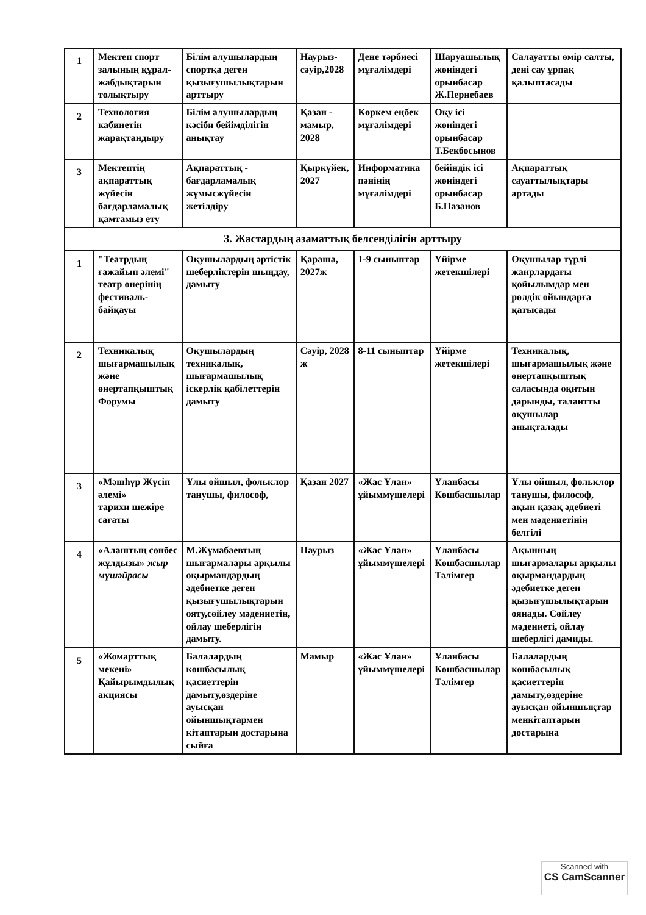| 1 | Мектеп спорт залының құрал-жабдықтарын толықтыру | Білім алушылардың спортқа деген қызығушылықтарын арттыру | Наурыз-сәуір,2028 | Дене тәрбиесі мұғалімдері | Шаруашылық жөніндегі орынбасар Ж.Пернебаев | Салауатты өмір салты, дені сау ұрпақ қалыптасады |
| 2 | Технология кабинетін жарақтандыру | Білім алушылардың кәсіби бейімділігін анықтау | Қазан - мамыр, 2028 | Көркем еңбек мұғалімдері | Оқу ісі жөніндегі орынбасар Т.Бекбосынов | |
| 3 | Мектептің ақпараттық жүйесін бағдарламалық қамтамыз ету | Ақпараттық - бағдарламалық жұмысжүйесін жетілдіру | Қыркүйек, 2027 | Информатика пәнінің мұғалімдері | бейіндік ісі жөніндегі орынбасар Б.Назанов | Ақпараттық сауаттылықтары артады |
| 3. Жастардың азаматтық белсенділігін арттыру | | | | | | |
| 1 | "Театрдың ғажайып әлемі" театр өнерінің фестиваль-байқауы | Оқушылардың әртістік шеберліктерін шыңдау, дамыту | Қараша, 2027ж | 1-9 сыныптар | Үйірме жетекшілері | Оқушылар түрлі жанрлардағы қойылымдар мен рөлдік ойындарға қатысады |
| 2 | Техникалық шығармашылық және өнертапқыштық Форумы | Оқушылардың техникалық, шығармашылық іскерлік қабілеттерін дамыту | Сәуір, 2028 ж | 8-11 сыныптар | Үйірме жетекшілері | Техникалық, шығармашылық және өнертапқыштық саласында оқитын дарынды, талантты оқушылар анықталады |
| 3 | «Мәшһүр Жүсіп әлемі» тарихи шежіре сағаты | Ұлы ойшыл, фольклор танушы, философ, | Қазан 2027 | «Жас Ұлан» ұйыммүшелері | Ұланбасы Көшбасшылар | Ұлы ойшыл, фольклор танушы, философ, ақын қазақ әдебиеті мен мәдениетінің белгілі |
| 4 | «Алаштың сөнбес жұлдызы» жыр мүшәйрасы | М.Жұмабаевтың шығармалары арқылы оқырмандардың әдебиетке деген қызығушылықтарын ояту,сөйлеу мәдениетін, ойлау шеберлігін дамыту. | Наурыз | «Жас Ұлан» ұйыммүшелері | Ұланбасы Көшбасшылар Тәлімгер | Ақынның шығармалары арқылы оқырмандардың әдебиетке деген қызығушылықтарын оянады. Сөйлеу мәдениеті, ойлау шеберлігі дамиды. |
| 5 | «Жомарттық мекені» Қайырымдылық акциясы | Балалардың көшбасылық қасиеттерін дамыту,өздеріне ауысқан ойыншықтармен кітаптарын достарына сыйға | Мамыр | «Жас Ұлан» ұйыммүшелері | Ұланбасы Көшбасшылар Тәлімгер | Балалардың көшбасылық қасиеттерін дамыту,өздеріне ауысқан ойыншықтар менкітаптарын достарына |
Scanned with
CS CamScanner